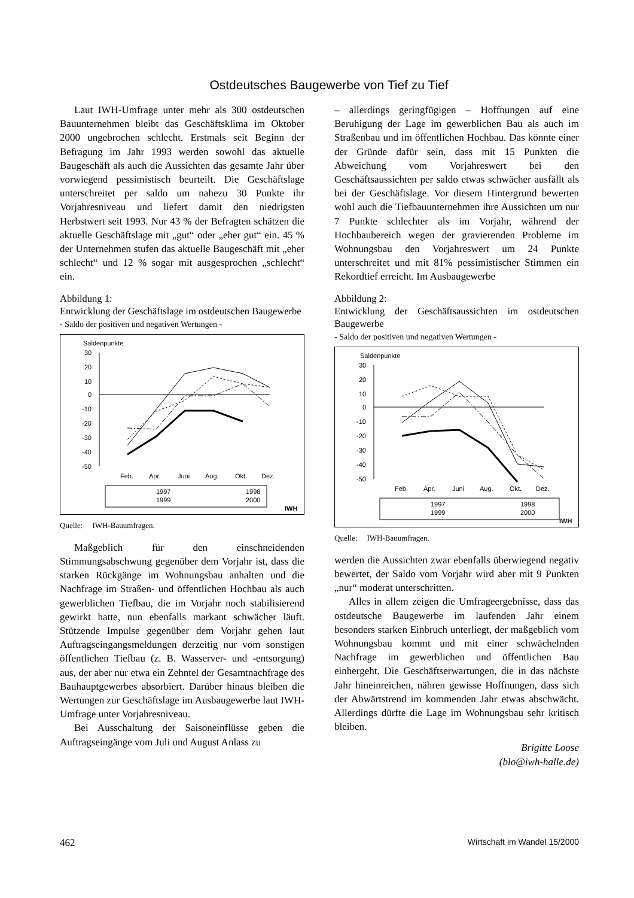Ostdeutsches Baugewerbe von Tief zu Tief
Laut IWH-Umfrage unter mehr als 300 ostdeutschen Bauunternehmen bleibt das Geschäftsklima im Oktober 2000 ungebrochen schlecht. Erstmals seit Beginn der Befragung im Jahr 1993 werden sowohl das aktuelle Baugeschäft als auch die Aussichten das gesamte Jahr über vorwiegend pessimistisch beurteilt. Die Geschäftslage unterschreitet per saldo um nahezu 30 Punkte ihr Vorjahresniveau und liefert damit den niedrigsten Herbstwert seit 1993. Nur 43 % der Befragten schätzen die aktuelle Geschäftslage mit „gut“ oder „eher gut“ ein. 45 % der Unternehmen stufen das aktuelle Baugeschäft mit „eher schlecht“ und 12 % sogar mit ausgesprochen „schlecht“ ein.
Abbildung 1:
Entwicklung der Geschäftslage im ostdeutschen Baugewerbe
- Saldo der positiven und negativen Wertungen -
Saldenpunkte
30
20
10
0
-10
-20
-30
-40
-50
Feb.
Apr.
Juni
Aug.
Okt.
Dez.
1997
1998
1999
2000
IWH
Quelle: IWH-Bauumfragen.
Maßgeblich für den einschneidenden Stimmungsabschwung gegenüber dem Vorjahr ist, dass die starken Rückgänge im Wohnungsbau anhalten und die Nachfrage im Straßen- und öffentlichen Hochbau als auch gewerblichen Tiefbau, die im Vorjahr noch stabilisierend gewirkt hatte, nun ebenfalls markant schwächer läuft. Stützende Impulse gegenüber dem Vorjahr gehen laut Auftragseingangsmeldungen derzeitig nur vom sonstigen öffentlichen Tiefbau (z. B. Wasserver- und -entsorgung) aus, der aber nur etwa ein Zehntel der Gesamtnachfrage des Bauhauptgewerbes absorbiert. Darüber hinaus bleiben die Wertungen zur Geschäftslage im Ausbaugewerbe laut IWH-Umfrage unter Vorjahresniveau.
Bei Ausschaltung der Saisoneinflüsse geben die Auftragseingänge vom Juli und August Anlass zu
– allerdings geringfügigen – Hoffnungen auf eine Beruhigung der Lage im gewerblichen Bau als auch im Straßenbau und im öffentlichen Hochbau. Das könnte einer der Gründe dafür sein, dass mit 15 Punkten die Abweichung vom Vorjahreswert bei den Geschäftsaussichten per saldo etwas schwächer ausfällt als bei der Geschäftslage. Vor diesem Hintergrund bewerten wohl auch die Tiefbauunternehmen ihre Aussichten um nur 7 Punkte schlechter als im Vorjahr, während der Hochbaubereich wegen der gravierenden Probleme im Wohnungsbau den Vorjahreswert um 24 Punkte unterschreitet und mit 81% pessimistischer Stimmen ein Rekordtief erreicht. Im Ausbaugewerbe
Abbildung 2:
Entwicklung der Geschäftsaussichten im ostdeutschen Baugewerbe
- Saldo der positiven und negativen Wertungen -
Saldenpunkte
30
20
10
0
-10
-20
-30
-40
-50
Feb.
Apr.
Juni
Aug.
Okt.
Dez.
1997
1998
1999
2000
IWH
Quelle: IWH-Bauumfragen.
werden die Aussichten zwar ebenfalls überwiegend negativ bewertet, der Saldo vom Vorjahr wird aber mit 9 Punkten „nur“ moderat unterschritten.
Alles in allem zeigen die Umfrageergebnisse, dass das ostdeutsche Baugewerbe im laufenden Jahr einem besonders starken Einbruch unterliegt, der maßgeblich vom Wohnungsbau kommt und mit einer schwächelnden Nachfrage im gewerblichen und öffentlichen Bau einhergeht. Die Geschäftserwartungen, die in das nächste Jahr hineinreichen, nähren gewisse Hoffnungen, dass sich der Abwärtstrend im kommenden Jahr etwas abschwächt. Allerdings dürfte die Lage im Wohnungsbau sehr kritisch bleiben.
Brigitte Loose
(blo@iwh-halle.de)
462 Wirtschaft im Wandel 15/2000